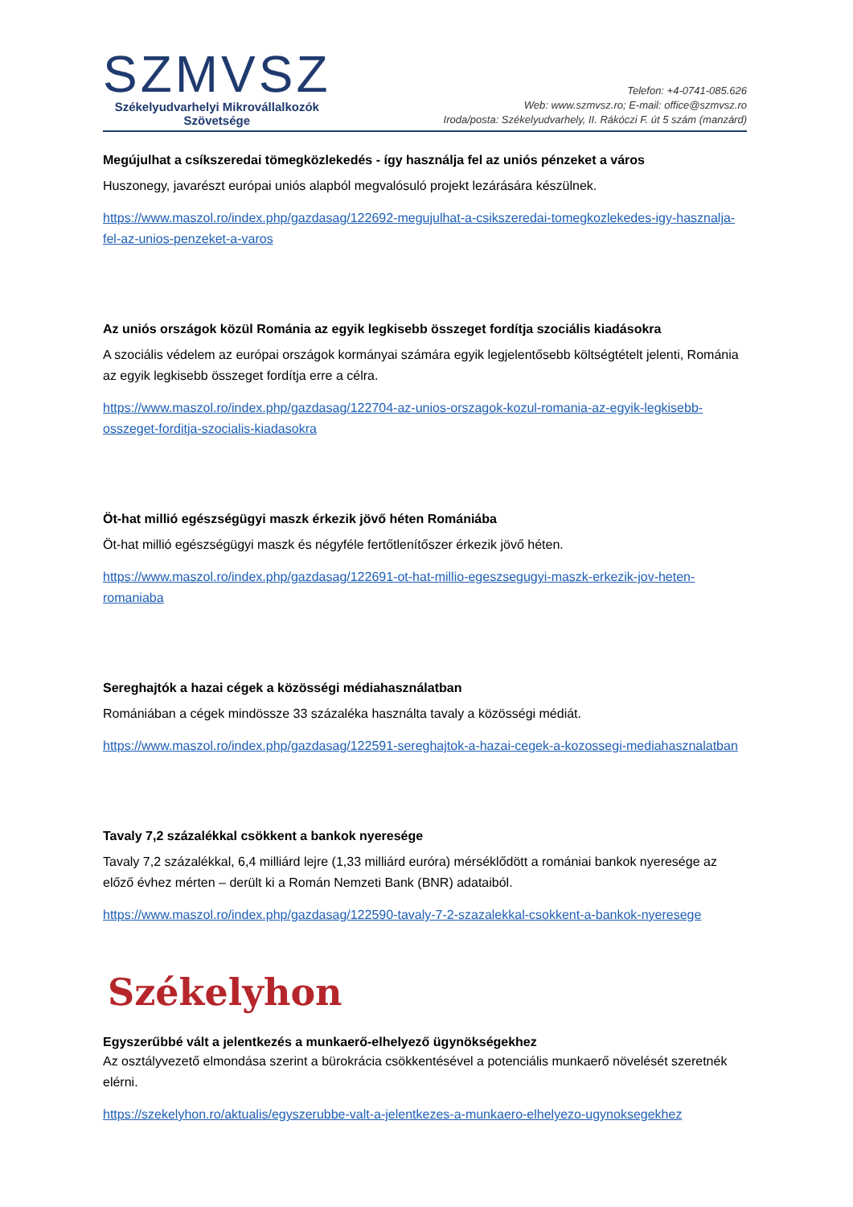SZMVSZ
Székelyudvarhelyi Mikrovállalkozók
Szövetsége
Telefon: +4-0741-085.626
Web: www.szmvsz.ro; E-mail: office@szmvsz.ro
Iroda/posta: Székelyudvarhely, II. Rákóczi F. út 5 szám (manzárd)
Megújulhat a csíkszeredai tömegközlekedés - így használja fel az uniós pénzeket a város
Huszonegy, javarészt európai uniós alapból megvalósuló projekt lezárására készülnek.
https://www.maszol.ro/index.php/gazdasag/122692-megujulhat-a-csikszeredai-tomegkozlekedes-igy-hasznalja-fel-az-unios-penzeket-a-varos
Az uniós országok közül Románia az egyik legkisebb összeget fordítja szociális kiadásokra
A szociális védelem az európai országok kormányai számára egyik legjelentősebb költségtételt jelenti, Románia az egyik legkisebb összeget fordítja erre a célra.
https://www.maszol.ro/index.php/gazdasag/122704-az-unios-orszagok-kozul-romania-az-egyik-legkisebb-osszeget-forditja-szocialis-kiadasokra
Öt-hat millió egészségügyi maszk érkezik jövő héten Romániába
Öt-hat millió egészségügyi maszk és négyféle fertőtlenítőszer érkezik jövő héten.
https://www.maszol.ro/index.php/gazdasag/122691-ot-hat-millio-egeszsegugyi-maszk-erkezik-jov-heten-romaniaba
Sereghajtók a hazai cégek a közösségi médiahasználatban
Romániában a cégek mindössze 33 százaléka használta tavaly a közösségi médiát.
https://www.maszol.ro/index.php/gazdasag/122591-sereghajtok-a-hazai-cegek-a-kozossegi-mediahasznalatban
Tavaly 7,2 százalékkal csökkent a bankok nyeresége
Tavaly 7,2 százalékkal, 6,4 milliárd lejre (1,33 milliárd euróra) mérséklődött a romániai bankok nyeresége az előző évhez mérten – derült ki a Román Nemzeti Bank (BNR) adataiból.
https://www.maszol.ro/index.php/gazdasag/122590-tavaly-7-2-szazalekkal-csokkent-a-bankok-nyeresege
Székelyhon
Egyszerűbbé vált a jelentkezés a munkaerő-elhelyező ügynökségekhez
Az osztályvezető elmondása szerint a bürokrácia csökkentésével a potenciális munkaerő növelését szeretnék elérni.
https://szekelyhon.ro/aktualis/egyszerubbe-valt-a-jelentkezes-a-munkaero-elhelyezo-ugynoksegekhez